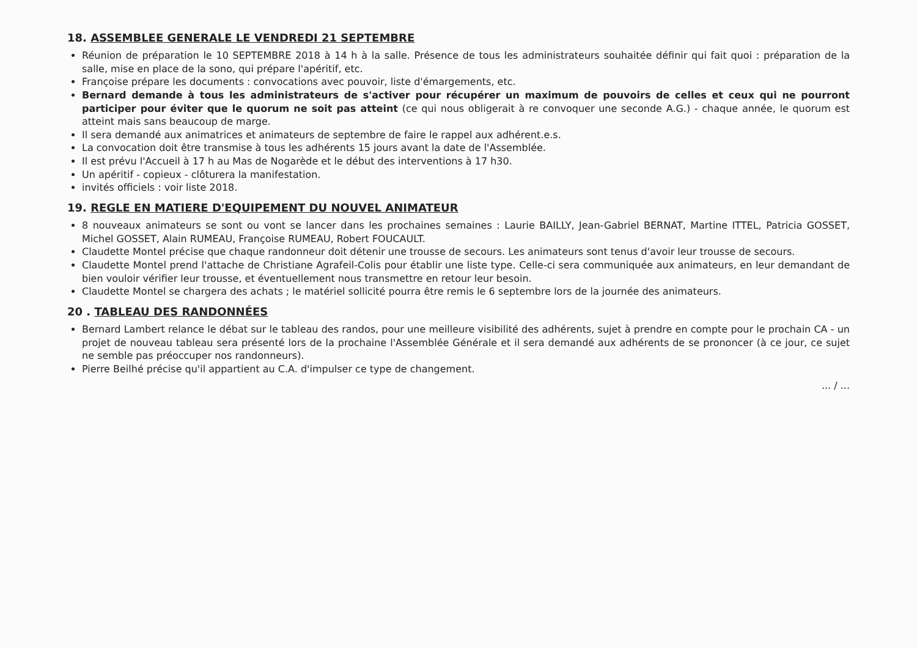18. ASSEMBLEE GENERALE LE VENDREDI 21 SEPTEMBRE
Réunion de préparation le 10 SEPTEMBRE 2018 à 14 h à la salle. Présence de tous les administrateurs souhaitée définir qui fait quoi : préparation de la salle, mise en place de la sono, qui prépare l'apéritif, etc.
Françoise prépare les documents : convocations avec pouvoir, liste d'émargements, etc.
Bernard demande à tous les administrateurs de s'activer pour récupérer un maximum de pouvoirs de celles et ceux qui ne pourront participer pour éviter que le quorum ne soit pas atteint (ce qui nous obligerait à re convoquer une seconde A.G.) - chaque année, le quorum est atteint mais sans beaucoup de marge.
Il sera demandé aux animatrices et animateurs de septembre de faire le rappel aux adhérent.e.s.
La convocation doit être transmise à tous les adhérents 15 jours avant la date de l'Assemblée.
Il est prévu l'Accueil à 17 h au Mas de Nogarède et le début des interventions à 17 h30.
Un apéritif - copieux - clôturera la manifestation.
invités officiels : voir liste 2018.
19. REGLE EN MATIERE D'EQUIPEMENT DU NOUVEL ANIMATEUR
8 nouveaux animateurs se sont ou vont se lancer dans les prochaines semaines : Laurie BAILLY, Jean-Gabriel BERNAT, Martine ITTEL, Patricia GOSSET, Michel GOSSET, Alain RUMEAU, Françoise RUMEAU, Robert FOUCAULT.
Claudette Montel précise que chaque randonneur doit détenir une trousse de secours. Les animateurs sont tenus d'avoir leur trousse de secours.
Claudette Montel prend l'attache de Christiane Agrafeil-Colis pour établir une liste type. Celle-ci sera communiquée aux animateurs, en leur demandant de bien vouloir vérifier leur trousse, et éventuellement nous transmettre en retour leur besoin.
Claudette Montel se chargera des achats ; le matériel sollicité pourra être remis le 6 septembre lors de la journée des animateurs.
20 . TABLEAU DES RANDONNÉES
Bernard Lambert relance le débat sur le tableau des randos, pour une meilleure visibilité des adhérents, sujet à prendre en compte pour le prochain CA - un projet de nouveau tableau sera présenté lors de la prochaine l'Assemblée Générale et il sera demandé aux adhérents de se prononcer (à ce jour, ce sujet ne semble pas préoccuper nos randonneurs).
Pierre Beilhé précise qu'il appartient au C.A. d'impulser ce type de changement.
... / ...